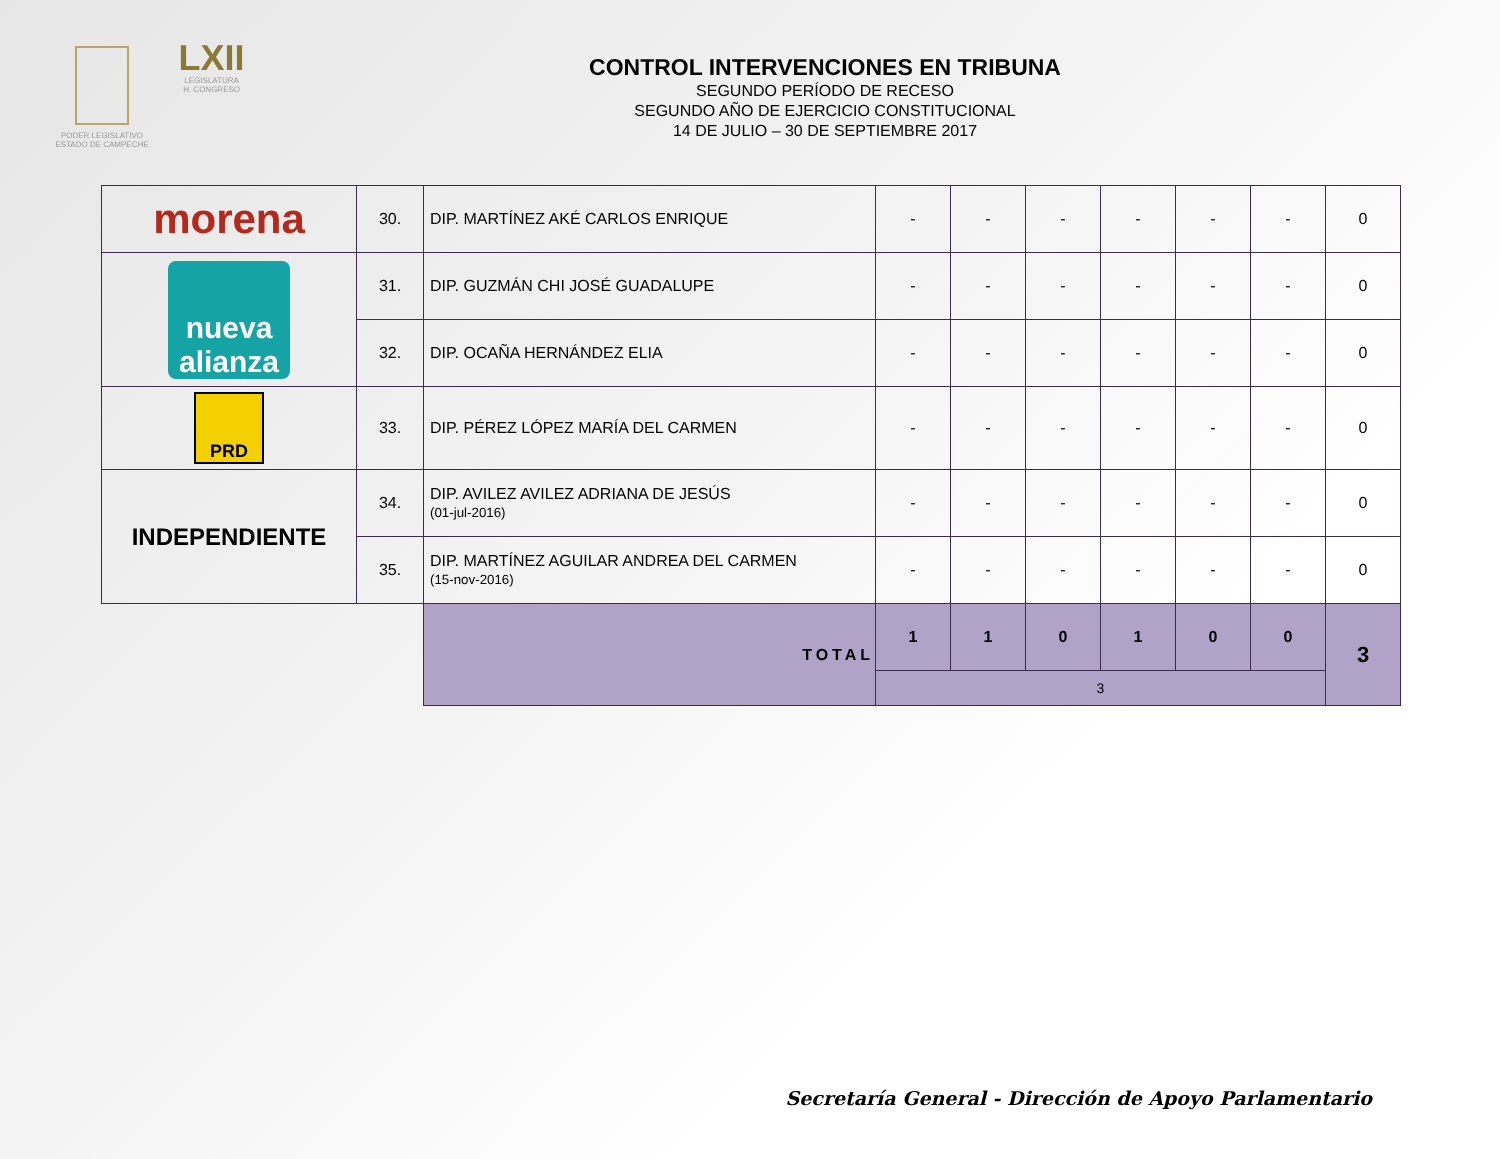PODER LEGISLATIVO
ESTADO DE CAMPECHE
LXII
LEGISLATURA
H. CONGRESO
CONTROL INTERVENCIONES EN TRIBUNA
SEGUNDO PERÍODO DE RECESO
SEGUNDO AÑO DE EJERCICIO CONSTITUCIONAL
14 DE JULIO – 30 DE SEPTIEMBRE 2017
| morena | 30. | DIP. MARTÍNEZ AKÉ CARLOS ENRIQUE | - | - | - | - | - | - | 0 |
| nueva alianza | 31. | DIP. GUZMÁN CHI JOSÉ GUADALUPE | - | - | - | - | - | - | 0 |
| | 32. | DIP. OCAÑA HERNÁNDEZ ELIA | - | - | - | - | - | - | 0 |
| PRD | 33. | DIP. PÉREZ LÓPEZ MARÍA DEL CARMEN | - | - | - | - | - | - | 0 |
| INDEPENDIENTE | 34. | DIP. AVILEZ AVILEZ ADRIANA DE JESÚS (01-jul-2016) | - | - | - | - | - | - | 0 |
| | 35. | DIP. MARTÍNEZ AGUILAR ANDREA DEL CARMEN (15-nov-2016) | - | - | - | - | - | - | 0 |
| | | TOTAL | 1 | 1 | 0 | 1 | 0 | 0 | 3 |
| | | | 3 | | | | | | |
Secretaría General - Dirección de Apoyo Parlamentario